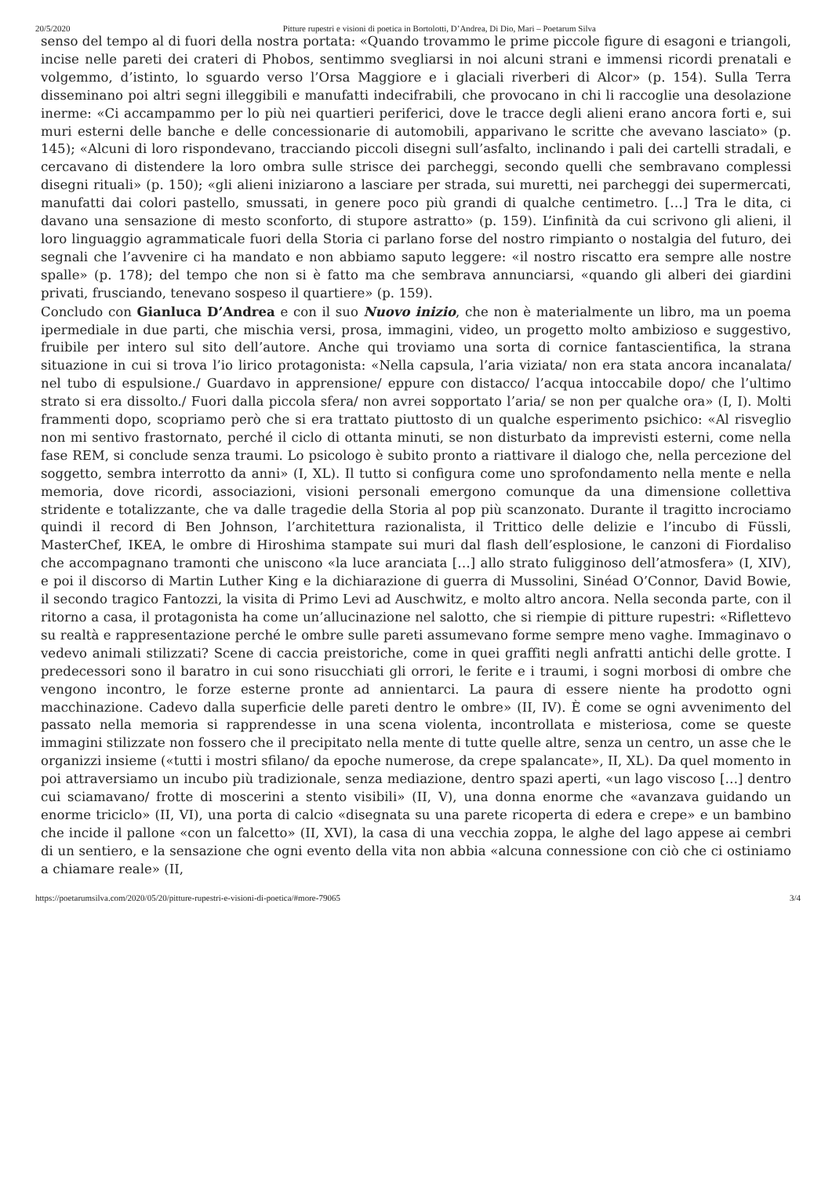20/5/2020 Pitture rupestri e visioni di poetica in Bortolotti, D’Andrea, Di Dio, Mari – Poetarum Silva
senso del tempo al di fuori della nostra portata: «Quando trovammo le prime piccole figure di esagoni e triangoli, incise nelle pareti dei crateri di Phobos, sentimmo svegliarsi in noi alcuni strani e immensi ricordi prenatali e volgemmo, d’istinto, lo sguardo verso l’Orsa Maggiore e i glaciali riverberi di Alcor» (p. 154). Sulla Terra disseminano poi altri segni illeggibili e manufatti indecifrabili, che provocano in chi li raccoglie una desolazione inerme: «Ci accampammo per lo più nei quartieri periferici, dove le tracce degli alieni erano ancora forti e, sui muri esterni delle banche e delle concessionarie di automobili, apparivano le scritte che avevano lasciato» (p. 145); «Alcuni di loro rispondevano, tracciando piccoli disegni sull’asfalto, inclinando i pali dei cartelli stradali, e cercavano di distendere la loro ombra sulle strisce dei parcheggi, secondo quelli che sembravano complessi disegni rituali» (p. 150); «gli alieni iniziarono a lasciare per strada, sui muretti, nei parcheggi dei supermercati, manufatti dai colori pastello, smussati, in genere poco più grandi di qualche centimetro. […] Tra le dita, ci davano una sensazione di mesto sconforto, di stupore astratto» (p. 159). L’infinità da cui scrivono gli alieni, il loro linguaggio agrammaticale fuori della Storia ci parlano forse del nostro rimpianto o nostalgia del futuro, dei segnali che l’avvenire ci ha mandato e non abbiamo saputo leggere: «il nostro riscatto era sempre alle nostre spalle» (p. 178); del tempo che non si è fatto ma che sembrava annunciarsi, «quando gli alberi dei giardini privati, frusciando, tenevano sospeso il quartiere» (p. 159).
Concludo con Gianluca D’Andrea e con il suo Nuovo inizio, che non è materialmente un libro, ma un poema ipermediale in due parti, che mischia versi, prosa, immagini, video, un progetto molto ambizioso e suggestivo, fruibile per intero sul sito dell’autore. Anche qui troviamo una sorta di cornice fantascientifica, la strana situazione in cui si trova l’io lirico protagonista: «Nella capsula, l’aria viziata/ non era stata ancora incanalata/ nel tubo di espulsione./ Guardavo in apprensione/ eppure con distacco/ l’acqua intoccabile dopo/ che l’ultimo strato si era dissolto./ Fuori dalla piccola sfera/ non avrei sopportato l’aria/ se non per qualche ora» (I, I). Molti frammenti dopo, scopriamo però che si era trattato piuttosto di un qualche esperimento psichico: «Al risveglio non mi sentivo frastornato, perché il ciclo di ottanta minuti, se non disturbato da imprevisti esterni, come nella fase REM, si conclude senza traumi. Lo psicologo è subito pronto a riattivare il dialogo che, nella percezione del soggetto, sembra interrotto da anni» (I, XL). Il tutto si configura come uno sprofondamento nella mente e nella memoria, dove ricordi, associazioni, visioni personali emergono comunque da una dimensione collettiva stridente e totalizzante, che va dalle tragedie della Storia al pop più scanzonato. Durante il tragitto incrociamo quindi il record di Ben Johnson, l’architettura razionalista, il Trittico delle delizie e l’incubo di Füssli, MasterChef, IKEA, le ombre di Hiroshima stampate sui muri dal flash dell’esplosione, le canzoni di Fiordaliso che accompagnano tramonti che uniscono «la luce aranciata […] allo strato fuligginoso dell’atmosfera» (I, XIV), e poi il discorso di Martin Luther King e la dichiarazione di guerra di Mussolini, Sinéad O’Connor, David Bowie, il secondo tragico Fantozzi, la visita di Primo Levi ad Auschwitz, e molto altro ancora. Nella seconda parte, con il ritorno a casa, il protagonista ha come un’allucinazione nel salotto, che si riempie di pitture rupestri: «Riflettevo su realtà e rappresentazione perché le ombre sulle pareti assumevano forme sempre meno vaghe. Immaginavo o vedevo animali stilizzati? Scene di caccia preistoriche, come in quei graffiti negli anfratti antichi delle grotte. I predecessori sono il baratro in cui sono risucchiati gli orrori, le ferite e i traumi, i sogni morbosi di ombre che vengono incontro, le forze esterne pronte ad annientarci. La paura di essere niente ha prodotto ogni macchinazione. Cadevo dalla superficie delle pareti dentro le ombre» (II, IV). È come se ogni avvenimento del passato nella memoria si rapprendesse in una scena violenta, incontrollata e misteriosa, come se queste immagini stilizzate non fossero che il precipitato nella mente di tutte quelle altre, senza un centro, un asse che le organizzi insieme («tutti i mostri sfilano/ da epoche numerose, da crepe spalancate», II, XL). Da quel momento in poi attraversiamo un incubo più tradizionale, senza mediazione, dentro spazi aperti, «un lago viscoso […] dentro cui sciamavano/ frotte di moscerini a stento visibili» (II, V), una donna enorme che «avanzava guidando un enorme triciclo» (II, VI), una porta di calcio «disegnata su una parete ricoperta di edera e crepe» e un bambino che incide il pallone «con un falcetto» (II, XVI), la casa di una vecchia zoppa, le alghe del lago appese ai cembri di un sentiero, e la sensazione che ogni evento della vita non abbia «alcuna connessione con ciò che ci ostiniamo a chiamare reale» (II,
https://poetarumsilva.com/2020/05/20/pitture-rupestri-e-visioni-di-poetica/#more-79065 3/4